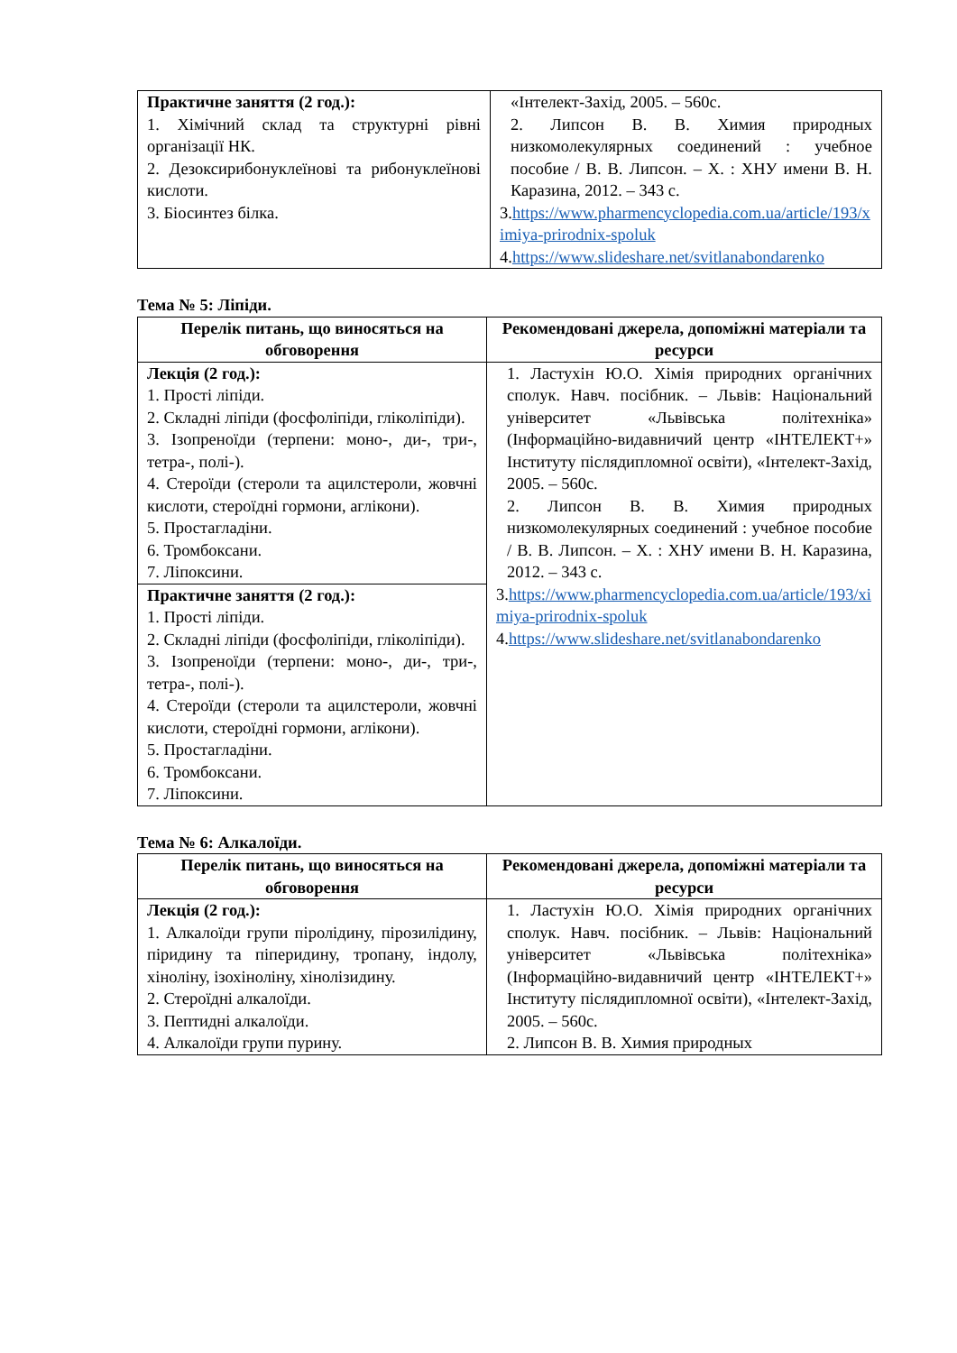| Практичне заняття (2 год.): 1. Хімічний склад та структурні рівні організації НК. 2. Дезоксирибонуклеїнові та рибонуклеїнові кислоти. 3. Біосинтез білка. | «Інтелект-Захід, 2005. – 560с. 2. Липсон В. В. Химия природных низкомолекулярных соединений : учебное пособие / В. В. Липсон. – Х. : ХНУ имени В. Н. Каразина, 2012. – 343 с. 3. https://www.pharmencyclopedia.com.ua/article/193/ximiya-prirodnix-spoluk 4. https://www.slideshare.net/svitlanabondarenko |
Тема № 5: Ліпіди.
| Перелік питань, що виносяться на обговорення | Рекомендовані джерела, допоміжні матеріали та ресурси |
| --- | --- |
| Лекція (2 год.): 1. Прості ліпіди. 2. Складні ліпіди (фосфоліпіди, гліколіпіди). 3. Ізопреноїди (терпени: моно-, ди-, три-, тетра-, полі-). 4. Стероїди (стероли та ацилстероли, жовчні кислоти, стероїдні гормони, аглікони). 5. Простагладіни. 6. Тромбоксани. 7. Ліпоксини. | 1. Ластухін Ю.О. Хімія природних органічних сполук. Навч. посібник. – Львів: Національний університет «Львівська політехніка» (Інформаційно-видавничий центр «ІНТЕЛЕКТ+» Інституту післядипломної освіти), «Інтелект-Захід, 2005. – 560с. 2. Липсон В. В. Химия природных низкомолекулярных соединений : учебное пособие / В. В. Липсон. – Х. : ХНУ имени В. Н. Каразина, 2012. – 343 с. 3. https://www.pharmencyclopedia.com.ua/article/193/ximiya-prirodnix-spoluk 4. https://www.slideshare.net/svitlanabondarenko |
| Практичне заняття (2 год.): 1. Прості ліпіди. 2. Складні ліпіди (фосфоліпіди, гліколіпіди). 3. Ізопреноїди (терпени: моно-, ди-, три-, тетра-, полі-). 4. Стероїди (стероли та ацилстероли, жовчні кислоти, стероїдні гормони, аглікони). 5. Простагладіни. 6. Тромбоксани. 7. Ліпоксини. | |
Тема № 6: Алкалоїди.
| Перелік питань, що виносяться на обговорення | Рекомендовані джерела, допоміжні матеріали та ресурси |
| --- | --- |
| Лекція (2 год.): 1. Алкалоїди групи піролідину, пірозилідину, піридину та піперидину, тропану, індолу, хіноліну, ізохіноліну, хінолізидину. 2. Стероїдні алкалоїди. 3. Пептидні алкалоїди. 4. Алкалоїди групи пурину. | 1. Ластухін Ю.О. Хімія природних органічних сполук. Навч. посібник. – Львів: Національний університет «Львівська політехніка» (Інформаційно-видавничий центр «ІНТЕЛЕКТ+» Інституту післядипломної освіти), «Інтелект-Захід, 2005. – 560с. 2. Липсон В. В. Химия природных |